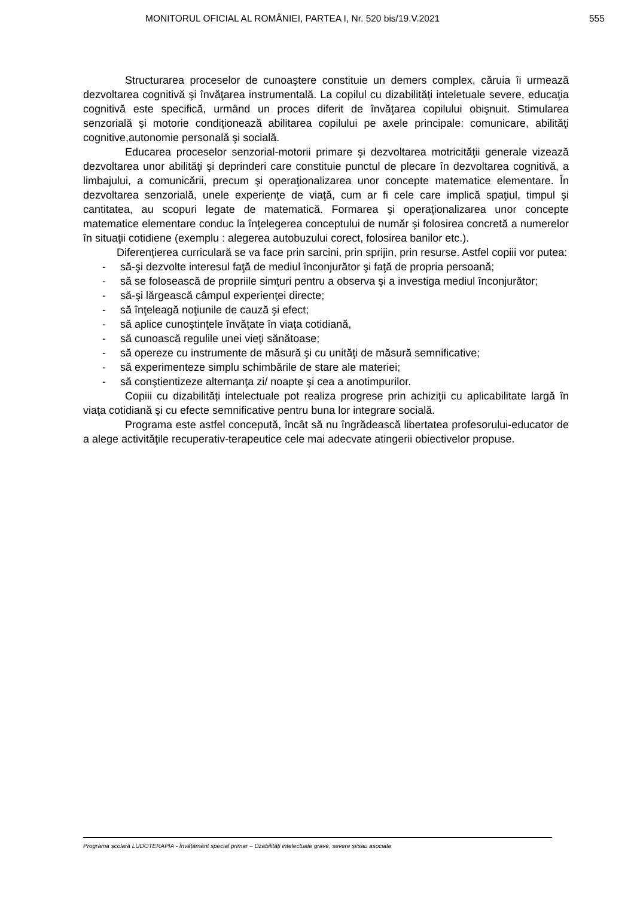MONITORUL OFICIAL AL ROMÂNIEI, PARTEA I, Nr. 520 bis/19.V.2021 555
Structurarea proceselor de cunoaştere constituie un demers complex, căruia îi urmează dezvoltarea cognitivă şi învăţarea instrumentală. La copilul cu dizabilități inteletuale severe, educaţia cognitivă este specifică, urmând un proces diferit de învăţarea copilului obişnuit. Stimularea senzorială şi motorie condiţionează abilitarea copilului pe axele principale: comunicare, abilităţi cognitive,autonomie personală şi socială.
Educarea proceselor senzorial-motorii primare şi dezvoltarea motricităţii generale vizează dezvoltarea unor abilităţi şi deprinderi care constituie punctul de plecare în dezvoltarea cognitivă, a limbajului, a comunicării, precum şi operaţionalizarea unor concepte matematice elementare. În dezvoltarea senzorială, unele experienţe de viaţă, cum ar fi cele care implică spaţiul, timpul şi cantitatea, au scopuri legate de matematică. Formarea şi operaţionalizarea unor concepte matematice elementare conduc la înţelegerea conceptului de număr şi folosirea concretă a numerelor în situaţii cotidiene (exemplu : alegerea autobuzului corect, folosirea banilor etc.).
Diferenţierea curriculară se va face prin sarcini, prin sprijin, prin resurse. Astfel copiii vor putea:
- să-şi dezvolte interesul faţă de mediul înconjurător şi faţă de propria persoană;
- să se folosească de propriile simţuri pentru a observa şi a investiga mediul înconjurător;
- să-şi lărgească câmpul experienţei directe;
- să înţeleagă noţiunile de cauză şi efect;
- să aplice cunoştinţele învăţate în viaţa cotidiană,
- să cunoască regulile unei vieţi sănătoase;
- să opereze cu instrumente de măsură şi cu unităţi de măsură semnificative;
- să experimenteze simplu schimbările de stare ale materiei;
- să conştientizeze alternanţa zi/ noapte şi cea a anotimpurilor.
Copiii cu dizabilități intelectuale pot realiza progrese prin achiziţii cu aplicabilitate largă în viaţa cotidiană şi cu efecte semnificative pentru buna lor integrare socială.
Programa este astfel concepută, încât să nu îngrădească libertatea profesorului-educator de a alege activităţile recuperativ-terapeutice cele mai adecvate atingerii obiectivelor propuse.
Programa școlară LUDOTERAPIA - Învățământ special primar – Dzabilități intelectuale grave, severe și/sau asociate